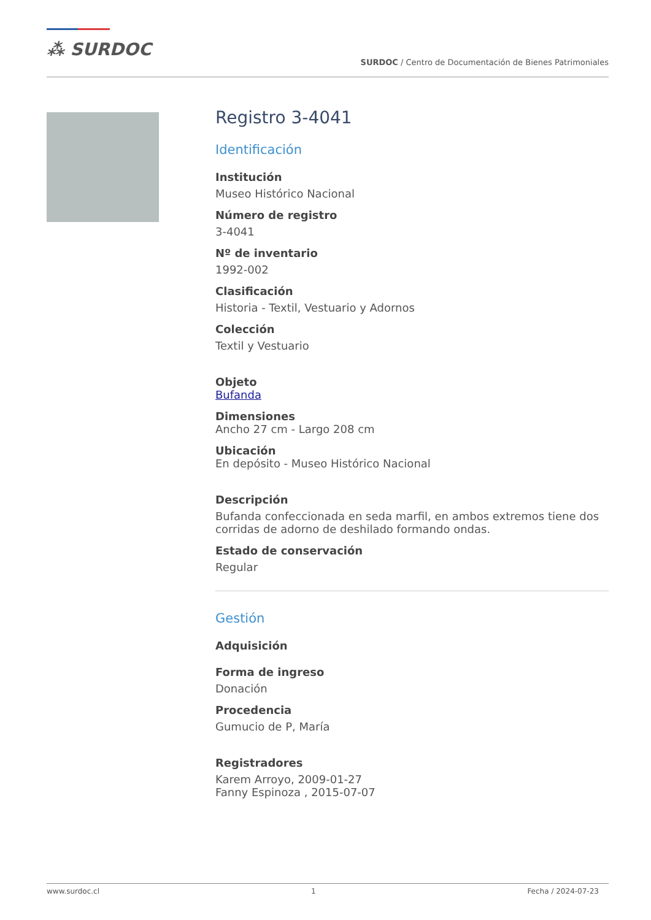⁂ SURDOC
SURDOC / Centro de Documentación de Bienes Patrimoniales
Registro 3-4041
Identificación
Institución
Museo Histórico Nacional
Número de registro
3-4041
Nº de inventario
1992-002
Clasificación
Historia - Textil, Vestuario y Adornos
Colección
Textil y Vestuario
Objeto
Bufanda
Dimensiones
Ancho 27 cm - Largo 208 cm
Ubicación
En depósito - Museo Histórico Nacional
Descripción
Bufanda confeccionada en seda marfil, en ambos extremos tiene dos corridas de adorno de deshilado formando ondas.
Estado de conservación
Regular
Gestión
Adquisición
Forma de ingreso
Donación
Procedencia
Gumucio de P, María
Registradores
Karem Arroyo, 2009-01-27
Fanny Espinoza , 2015-07-07
www.surdoc.cl 1 Fecha / 2024-07-23